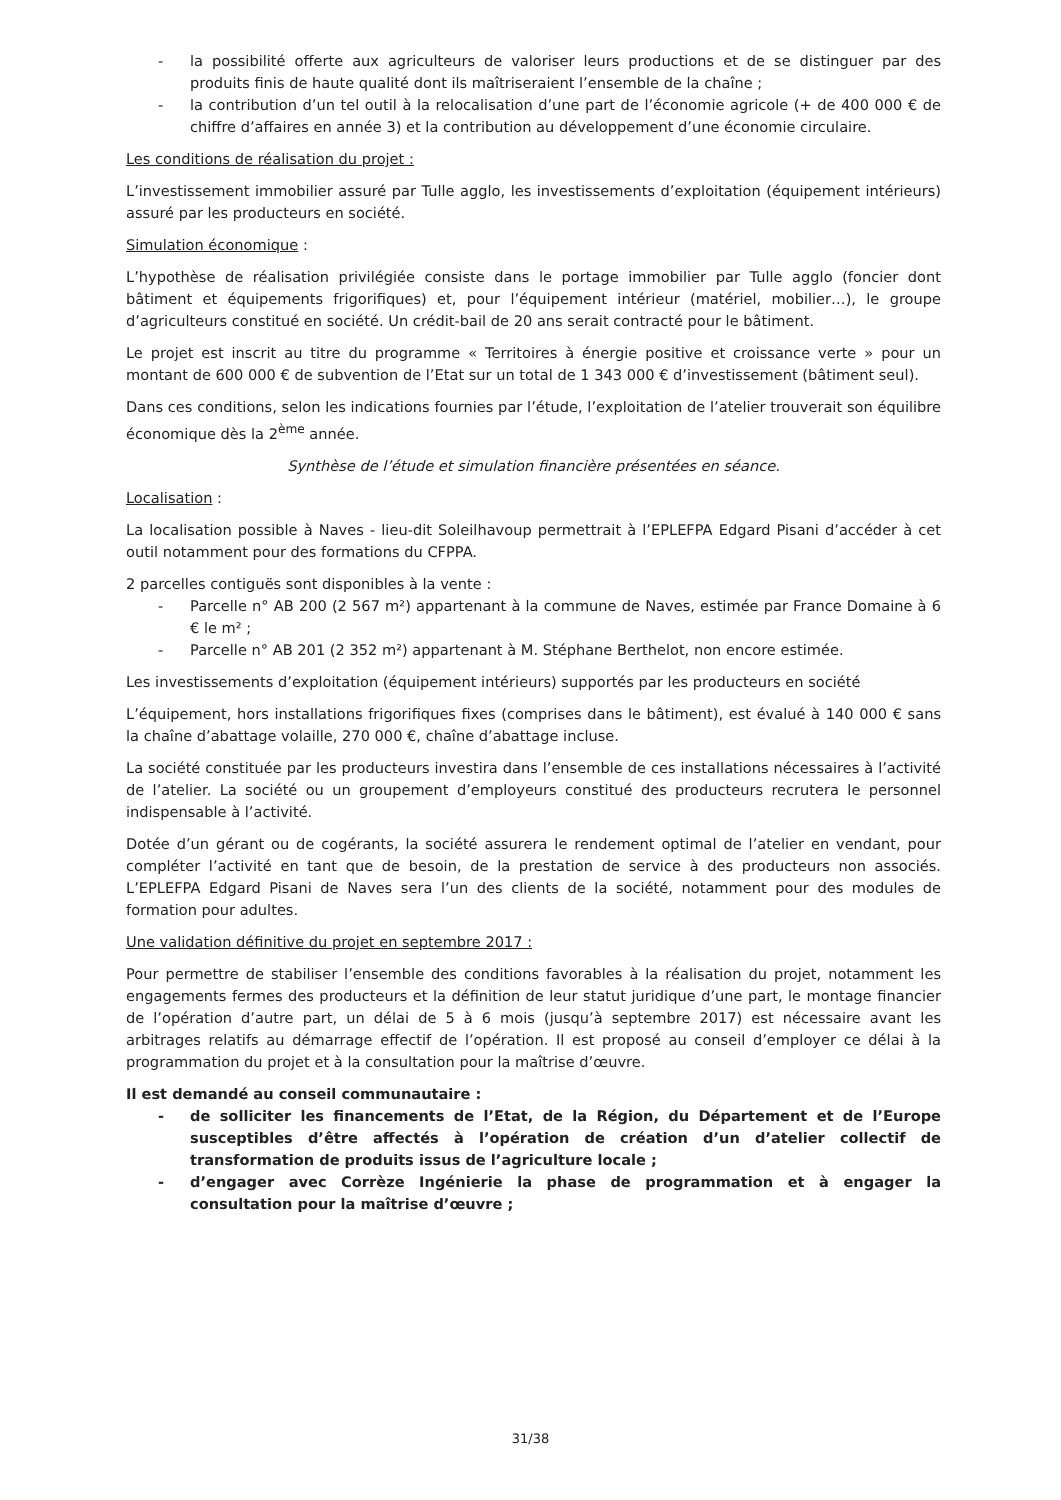- la possibilité offerte aux agriculteurs de valoriser leurs productions et de se distinguer par des produits finis de haute qualité dont ils maîtriseraient l’ensemble de la chaîne ;
- la contribution d’un tel outil à la relocalisation d’une part de l’économie agricole (+ de 400 000 € de chiffre d’affaires en année 3) et la contribution au développement d’une économie circulaire.
Les conditions de réalisation du projet :
L’investissement immobilier assuré par Tulle agglo, les investissements d’exploitation (équipement intérieurs) assuré par les producteurs en société.
Simulation économique :
L’hypothèse de réalisation privilégiée consiste dans le portage immobilier par Tulle agglo (foncier dont bâtiment et équipements frigorifiques) et, pour l’équipement intérieur (matériel, mobilier…), le groupe d’agriculteurs constitué en société. Un crédit-bail de 20 ans serait contracté pour le bâtiment.
Le projet est inscrit au titre du programme « Territoires à énergie positive et croissance verte » pour un montant de 600 000 € de subvention de l’Etat sur un total de 1 343 000 € d’investissement (bâtiment seul).
Dans ces conditions, selon les indications fournies par l’étude, l’exploitation de l’atelier trouverait son équilibre économique dès la 2<sup>ème</sup> année.
Synthèse de l’étude et simulation financière présentées en séance.
Localisation :
La localisation possible à Naves - lieu-dit Soleilhavoup permettrait à l’EPLEFPA Edgard Pisani d’accéder à cet outil notamment pour des formations du CFPPA.
2 parcelles contiguës sont disponibles à la vente :
- Parcelle n° AB 200 (2 567 m²) appartenant à la commune de Naves, estimée par France Domaine à 6 € le m² ;
- Parcelle n° AB 201 (2 352 m²) appartenant à M. Stéphane Berthelot, non encore estimée.
Les investissements d’exploitation (équipement intérieurs) supportés par les producteurs en société
L’équipement, hors installations frigorifiques fixes (comprises dans le bâtiment), est évalué à 140 000 € sans la chaîne d’abattage volaille, 270 000 €, chaîne d’abattage incluse.
La société constituée par les producteurs investira dans l’ensemble de ces installations nécessaires à l’activité de l’atelier. La société ou un groupement d’employeurs constitué des producteurs recrutera le personnel indispensable à l’activité.
Dotée d’un gérant ou de cogérants, la société assurera le rendement optimal de l’atelier en vendant, pour compléter l’activité en tant que de besoin, de la prestation de service à des producteurs non associés. L’EPLEFPA Edgard Pisani de Naves sera l’un des clients de la société, notamment pour des modules de formation pour adultes.
Une validation définitive du projet en septembre 2017 :
Pour permettre de stabiliser l’ensemble des conditions favorables à la réalisation du projet, notamment les engagements fermes des producteurs et la définition de leur statut juridique d’une part, le montage financier de l’opération d’autre part, un délai de 5 à 6 mois (jusqu’à septembre 2017) est nécessaire avant les arbitrages relatifs au démarrage effectif de l’opération. Il est proposé au conseil d’employer ce délai à la programmation du projet et à la consultation pour la maîtrise d’œuvre.
Il est demandé au conseil communautaire :
- de solliciter les financements de l’Etat, de la Région, du Département et de l’Europe susceptibles d’être affectés à l’opération de création d’un d’atelier collectif de transformation de produits issus de l’agriculture locale ;
- d’engager avec Corrèze Ingénierie la phase de programmation et à engager la consultation pour la maîtrise d’œuvre ;
31/38